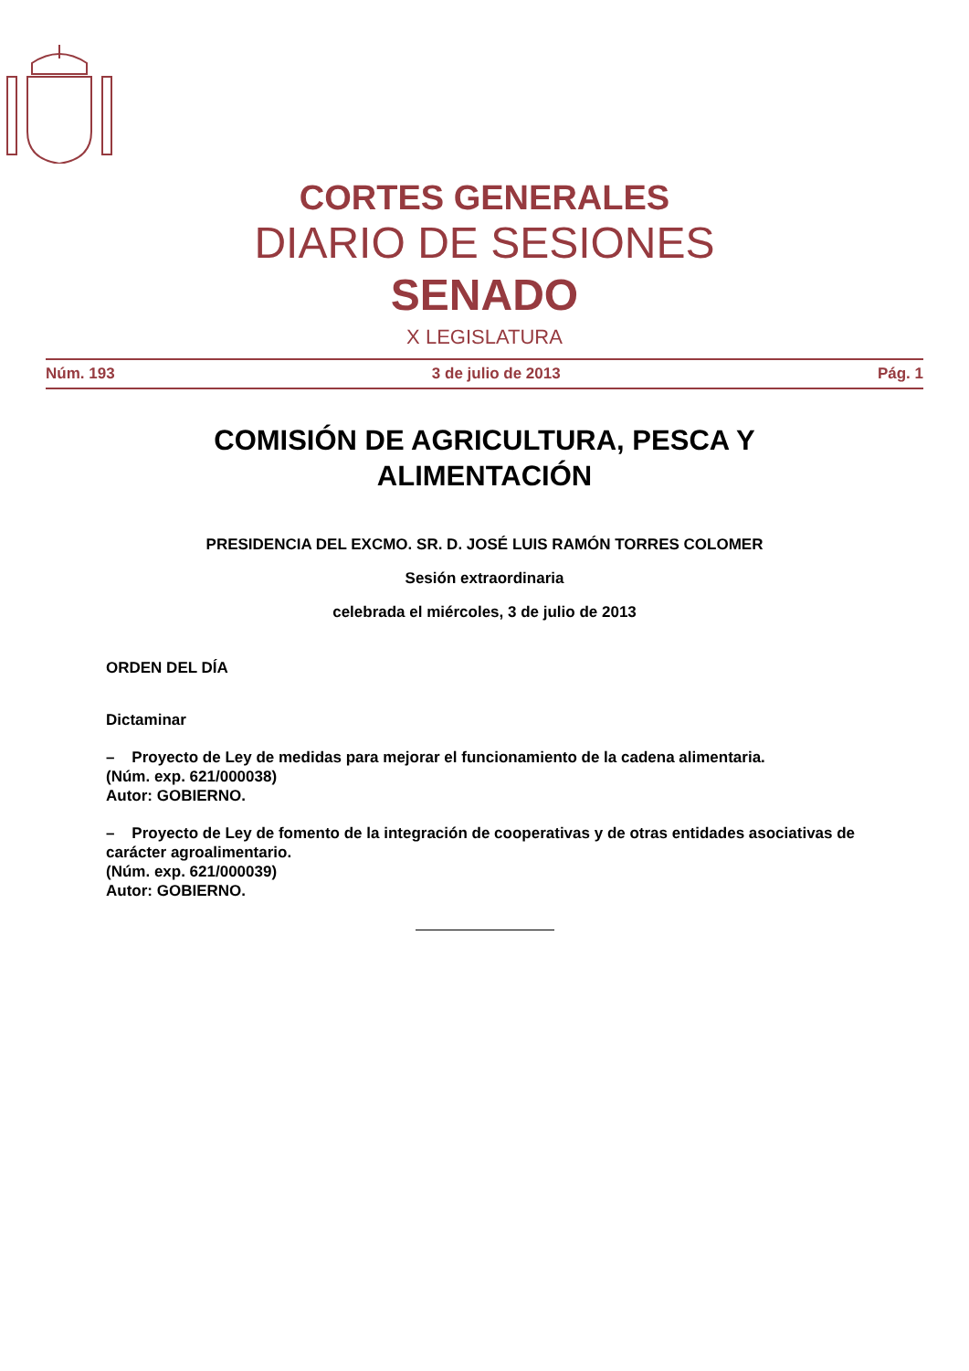CORTES GENERALES
DIARIO DE SESIONES
SENADO
X LEGISLATURA
Núm. 193 3 de julio de 2013 Pág. 1
COMISIÓN DE AGRICULTURA, PESCA Y
ALIMENTACIÓN
PRESIDENCIA DEL EXCMO. SR. D. JOSÉ LUIS RAMÓN TORRES COLOMER
Sesión extraordinaria
celebrada el miércoles, 3 de julio de 2013
ORDEN DEL DÍA
Dictaminar
– Proyecto de Ley de medidas para mejorar el funcionamiento de la cadena alimentaria.
(Núm. exp. 621/000038)
Autor: GOBIERNO.
– Proyecto de Ley de fomento de la integración de cooperativas y de otras entidades asociativas de carácter agroalimentario.
(Núm. exp. 621/000039)
Autor: GOBIERNO.